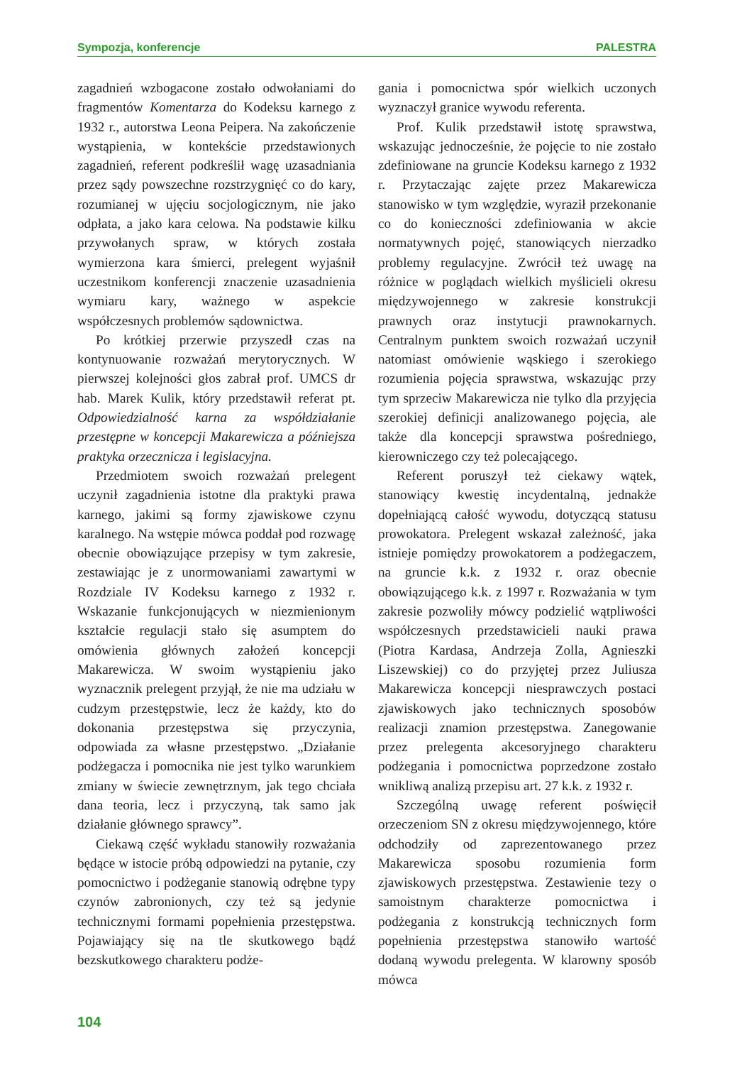Sympozja, konferencje PALESTRA
zagadnień wzbogacone zostało odwołaniami do fragmentów Komentarza do Kodeksu karnego z 1932 r., autorstwa Leona Peipera. Na zakończenie wystąpienia, w kontekście przedstawionych zagadnień, referent podkreślił wagę uzasadniania przez sądy powszechne rozstrzygnięć co do kary, rozumianej w ujęciu socjologicznym, nie jako odpłata, a jako kara celowa. Na podstawie kilku przywołanych spraw, w których została wymierzona kara śmierci, prelegent wyjaśnił uczestnikom konferencji znaczenie uzasadnienia wymiaru kary, ważnego w aspekcie współczesnych problemów sądownictwa.
Po krótkiej przerwie przyszedł czas na kontynuowanie rozważań merytorycznych. W pierwszej kolejności głos zabrał prof. UMCS dr hab. Marek Kulik, który przedstawił referat pt. Odpowiedzialność karna za współdziałanie przestępne w koncepcji Makarewicza a późniejsza praktyka orzecznicza i legislacyjna.
Przedmiotem swoich rozważań prelegent uczynił zagadnienia istotne dla praktyki prawa karnego, jakimi są formy zjawiskowe czynu karalnego. Na wstępie mówca poddał pod rozwagę obecnie obowiązujące przepisy w tym zakresie, zestawiając je z unormowaniami zawartymi w Rozdziale IV Kodeksu karnego z 1932 r. Wskazanie funkcjonujących w niezmienionym kształcie regulacji stało się asumptem do omówienia głównych założeń koncepcji Makarewicza. W swoim wystąpieniu jako wyznacznik prelegent przyjął, że nie ma udziału w cudzym przestępstwie, lecz że każdy, kto do dokonania przestępstwa się przyczynia, odpowiada za własne przestępstwo. „Działanie podżegacza i pomocnika nie jest tylko warunkiem zmiany w świecie zewnętrznym, jak tego chciała dana teoria, lecz i przyczyną, tak samo jak działanie głównego sprawcy”.
Ciekawą część wykładu stanowiły rozważania będące w istocie próbą odpowiedzi na pytanie, czy pomocnictwo i podżeganie stanowią odrębne typy czynów zabronionych, czy też są jedynie technicznymi formami popełnienia przestępstwa. Pojawiający się na tle skutkowego bądź bezskutkowego charakteru podże-
gania i pomocnictwa spór wielkich uczonych wyznaczył granice wywodu referenta.
Prof. Kulik przedstawił istotę sprawstwa, wskazując jednocześnie, że pojęcie to nie zostało zdefiniowane na gruncie Kodeksu karnego z 1932 r. Przytaczając zajęte przez Makarewicza stanowisko w tym względzie, wyraził przekonanie co do konieczności zdefiniowania w akcie normatywnych pojęć, stanowiących nierzadko problemy regulacyjne. Zwrócił też uwagę na różnice w poglądach wielkich myślicieli okresu międzywojennego w zakresie konstrukcji prawnych oraz instytucji prawnokarnych. Centralnym punktem swoich rozważań uczynił natomiast omówienie wąskiego i szerokiego rozumienia pojęcia sprawstwa, wskazując przy tym sprzeciw Makarewicza nie tylko dla przyjęcia szerokiej definicji analizowanego pojęcia, ale także dla koncepcji sprawstwa pośredniego, kierowniczego czy też polecającego.
Referent poruszył też ciekawy wątek, stanowiący kwestię incydentalną, jednakże dopełniającą całość wywodu, dotyczącą statusu prowokatora. Prelegent wskazał zależność, jaka istnieje pomiędzy prowokatorem a podżegaczem, na gruncie k.k. z 1932 r. oraz obecnie obowiązującego k.k. z 1997 r. Rozważania w tym zakresie pozwoliły mówcy podzielić wątpliwości współczesnych przedstawicieli nauki prawa (Piotra Kardasa, Andrzeja Zolla, Agnieszki Liszewskiej) co do przyjętej przez Juliusza Makarewicza koncepcji niesprawczych postaci zjawiskowych jako technicznych sposobów realizacji znamion przestępstwa. Zanegowanie przez prelegenta akcesoryjnego charakteru podżegania i pomocnictwa poprzedzone zostało wnikliwą analizą przepisu art. 27 k.k. z 1932 r.
Szczególną uwagę referent poświęcił orzeczeniom SN z okresu międzywojennego, które odchodziły od zaprezentowanego przez Makarewicza sposobu rozumienia form zjawiskowych przestępstwa. Zestawienie tezy o samoistnym charakterze pomocnictwa i podżegania z konstrukcją technicznych form popełnienia przestępstwa stanowiło wartość dodaną wywodu prelegenta. W klarowny sposób mówca
104